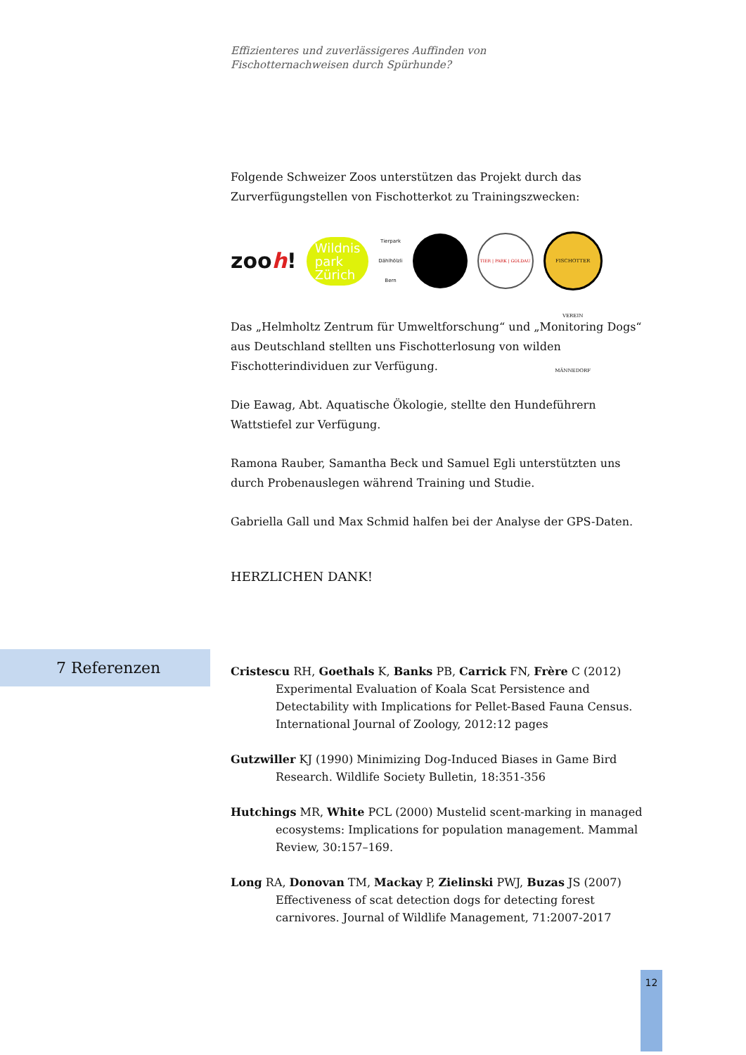Effizienteres und zuverlässigeres Auffinden von
Fischotternachweisen durch Spürhunde?
Folgende Schweizer Zoos unterstützen das Projekt durch das Zurverfügungstellen von Fischotterkot zu Trainingszwecken:
zooh!
Wildnis
park
Zürich
Tierpark
Dählhölzli
Bern
TIER | PARK | GOLDAU
FISCHOTTER VEREIN MÄNNEDORF
Das „Helmholtz Zentrum für Umweltforschung“ und „Monitoring Dogs“ aus Deutschland stellten uns Fischotterlosung von wilden Fischotterindividuen zur Verfügung.
Die Eawag, Abt. Aquatische Ökologie, stellte den Hundeführern Wattstiefel zur Verfügung.
Ramona Rauber, Samantha Beck und Samuel Egli unterstützten uns durch Probenauslegen während Training und Studie.
Gabriella Gall und Max Schmid halfen bei der Analyse der GPS-Daten.
HERZLICHEN DANK!
7 Referenzen
Cristescu RH, Goethals K, Banks PB, Carrick FN, Frère C (2012) Experimental Evaluation of Koala Scat Persistence and Detectability with Implications for Pellet-Based Fauna Census. International Journal of Zoology, 2012:12 pages
Gutzwiller KJ (1990) Minimizing Dog-Induced Biases in Game Bird Research. Wildlife Society Bulletin, 18:351-356
Hutchings MR, White PCL (2000) Mustelid scent-marking in managed ecosystems: Implications for population management. Mammal Review, 30:157–169.
Long RA, Donovan TM, Mackay P, Zielinski PWJ, Buzas JS (2007) Effectiveness of scat detection dogs for detecting forest carnivores. Journal of Wildlife Management, 71:2007-2017
12